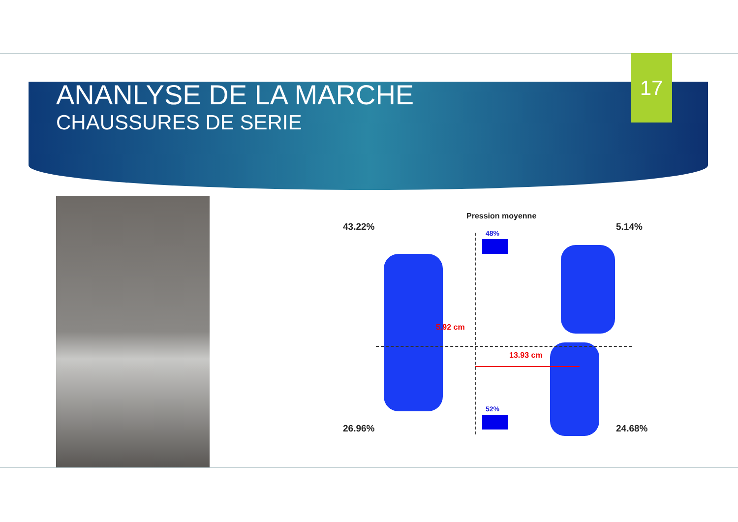ANANLYSE DE LA MARCHE
CHAUSSURES DE SERIE
17
Pression moyenne
43.22% 5.14%
48%
5.92 cm
13.93 cm
52%
26.96% 24.68%